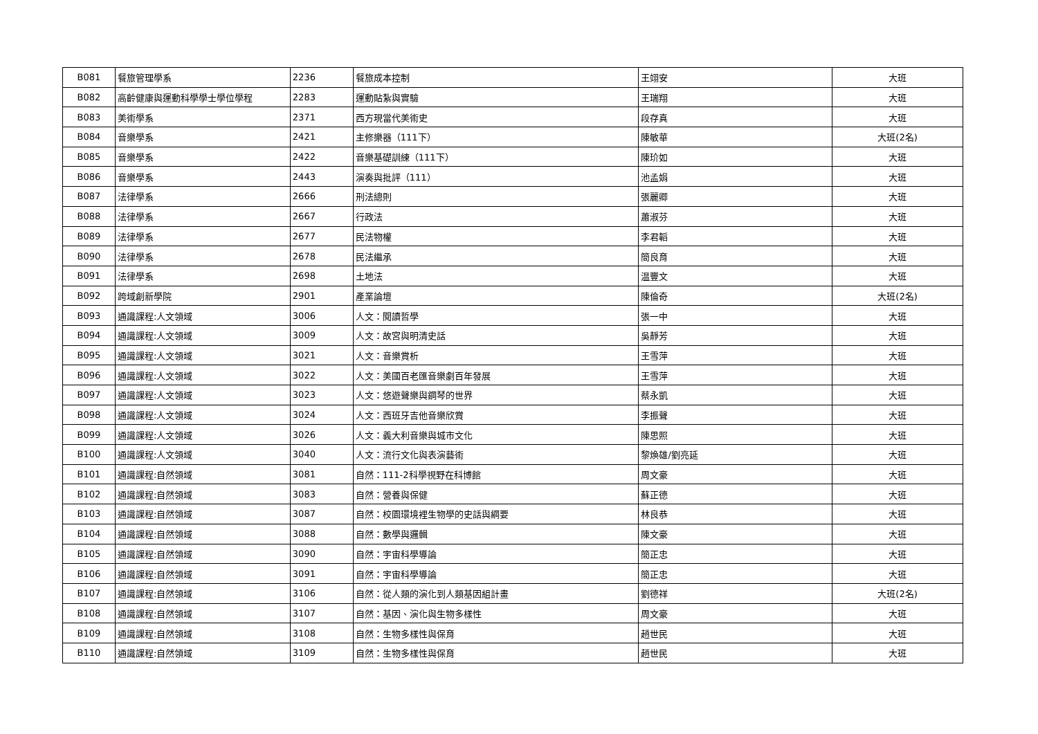| B081 | 餐旅管理學系 | 2236 | 餐旅成本控制 | 王翊安 | 大班 |
| B082 | 高齡健康與運動科學學士學位學程 | 2283 | 運動貼紮與實驗 | 王瑞翔 | 大班 |
| B083 | 美術學系 | 2371 | 西方現當代美術史 | 段存真 | 大班 |
| B084 | 音樂學系 | 2421 | 主修樂器（111下） | 陳敏華 | 大班(2名) |
| B085 | 音樂學系 | 2422 | 音樂基礎訓練（111下） | 陳玠如 | 大班 |
| B086 | 音樂學系 | 2443 | 演奏與批評（111） | 池孟娟 | 大班 |
| B087 | 法律學系 | 2666 | 刑法總則 | 張麗卿 | 大班 |
| B088 | 法律學系 | 2667 | 行政法 | 蕭淑芬 | 大班 |
| B089 | 法律學系 | 2677 | 民法物權 | 李君韜 | 大班 |
| B090 | 法律學系 | 2678 | 民法繼承 | 簡良育 | 大班 |
| B091 | 法律學系 | 2698 | 土地法 | 温豐文 | 大班 |
| B092 | 跨域創新學院 | 2901 | 產業論壇 | 陳倫奇 | 大班(2名) |
| B093 | 通識課程:人文領域 | 3006 | 人文：閱讀哲學 | 張一中 | 大班 |
| B094 | 通識課程:人文領域 | 3009 | 人文：故宮與明清史話 | 吳靜芳 | 大班 |
| B095 | 通識課程:人文領域 | 3021 | 人文：音樂賞析 | 王雪萍 | 大班 |
| B096 | 通識課程:人文領域 | 3022 | 人文：美國百老匯音樂劇百年發展 | 王雪萍 | 大班 |
| B097 | 通識課程:人文領域 | 3023 | 人文：悠遊聲樂與鋼琴的世界 | 蔡永凱 | 大班 |
| B098 | 通識課程:人文領域 | 3024 | 人文：西班牙吉他音樂欣賞 | 李振聲 | 大班 |
| B099 | 通識課程:人文領域 | 3026 | 人文：義大利音樂與城市文化 | 陳思照 | 大班 |
| B100 | 通識課程:人文領域 | 3040 | 人文：流行文化與表演藝術 | 黎煥雄/劉亮延 | 大班 |
| B101 | 通識課程:自然領域 | 3081 | 自然：111-2科學視野在科博館 | 周文豪 | 大班 |
| B102 | 通識課程:自然領域 | 3083 | 自然：營養與保健 | 蘇正德 | 大班 |
| B103 | 通識課程:自然領域 | 3087 | 自然：校園環境裡生物學的史話與綱要 | 林良恭 | 大班 |
| B104 | 通識課程:自然領域 | 3088 | 自然：數學與邏輯 | 陳文豪 | 大班 |
| B105 | 通識課程:自然領域 | 3090 | 自然：宇宙科學導論 | 簡正忠 | 大班 |
| B106 | 通識課程:自然領域 | 3091 | 自然：宇宙科學導論 | 簡正忠 | 大班 |
| B107 | 通識課程:自然領域 | 3106 | 自然：從人類的演化到人類基因組計畫 | 劉德祥 | 大班(2名) |
| B108 | 通識課程:自然領域 | 3107 | 自然：基因、演化與生物多樣性 | 周文豪 | 大班 |
| B109 | 通識課程:自然領域 | 3108 | 自然：生物多樣性與保育 | 趙世民 | 大班 |
| B110 | 通識課程:自然領域 | 3109 | 自然：生物多樣性與保育 | 趙世民 | 大班 |